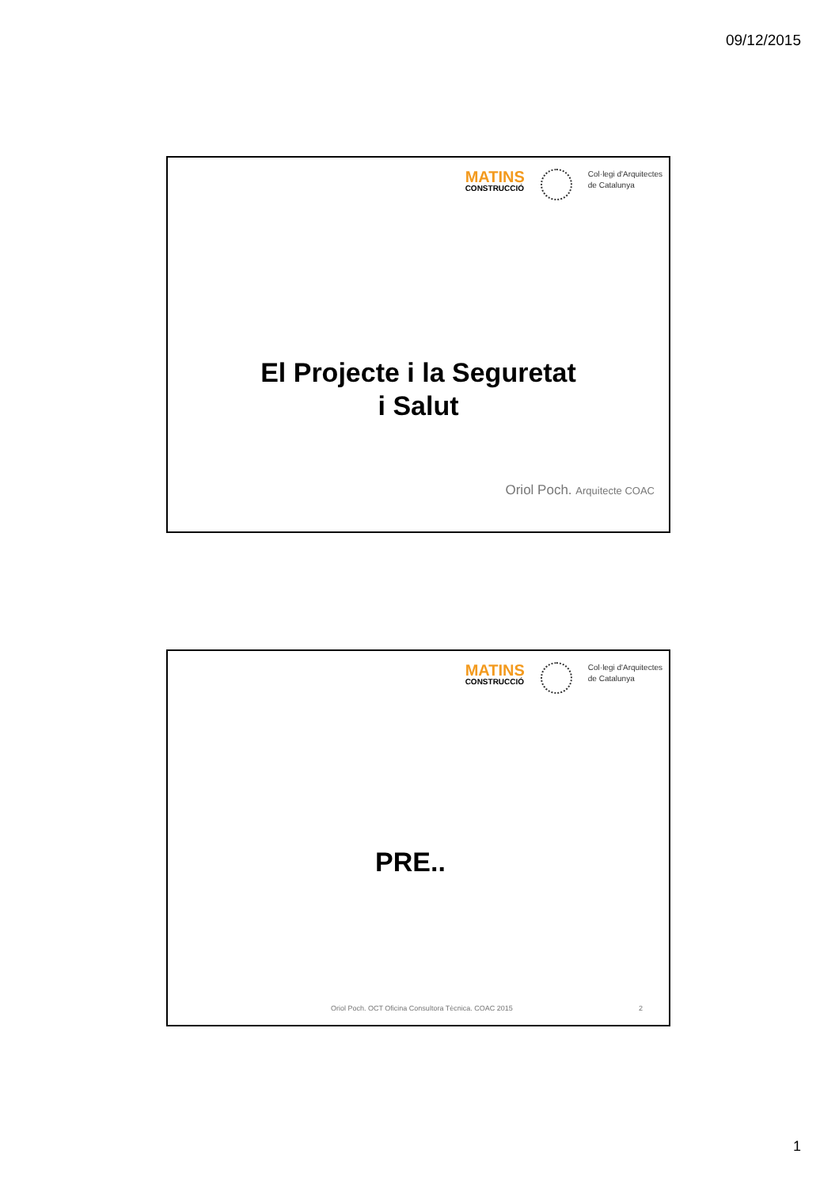09/12/2015
MATINS
CONSTRUCCIÓ
Col·legi d'Arquitectes
de Catalunya
El Projecte i la Seguretat
i Salut
Oriol Poch. Arquitecte COAC
MATINS
CONSTRUCCIÓ
Col·legi d'Arquitectes
de Catalunya
PRE..
Oriol Poch. OCT Oficina Consultora Tècnica. COAC 2015 2
1